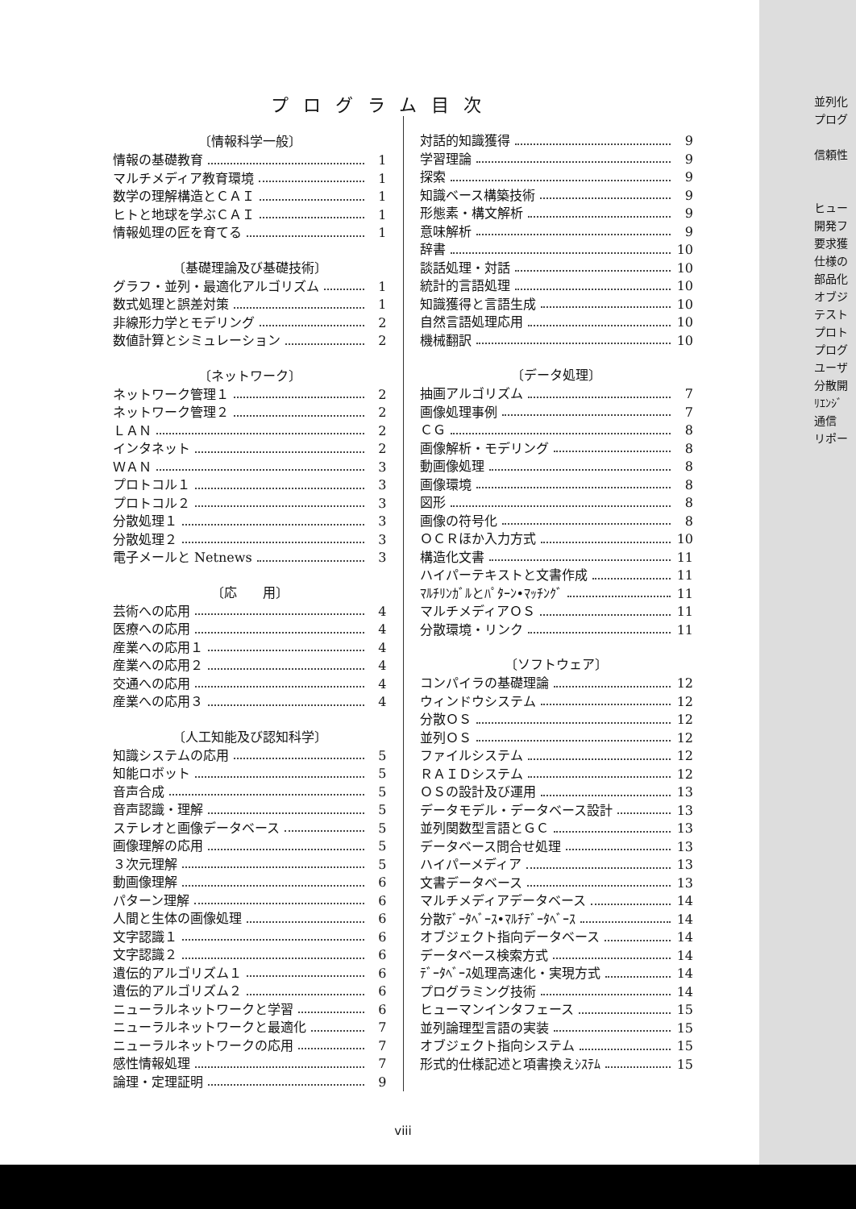プログラム目次
〔情報科学一般〕
情報の基礎教育 1
マルチメディア教育環境 1
数学の理解構造とＣＡＩ 1
ヒトと地球を学ぶＣＡＩ 1
情報処理の匠を育てる 1
〔基礎理論及び基礎技術〕
グラフ・並列・最適化アルゴリズム 1
数式処理と誤差対策 1
非線形力学とモデリング 2
数値計算とシミュレーション 2
〔ネットワーク〕
ネットワーク管理１ 2
ネットワーク管理２ 2
ＬＡＮ 2
インタネット 2
ＷＡＮ 3
プロトコル１ 3
プロトコル２ 3
分散処理１ 3
分散処理２ 3
電子メールと Netnews 3
〔応　　用〕
芸術への応用 4
医療への応用 4
産業への応用１ 4
産業への応用２ 4
交通への応用 4
産業への応用３ 4
〔人工知能及び認知科学〕
知識システムの応用 5
知能ロボット 5
音声合成 5
音声認識・理解 5
ステレオと画像データベース 5
画像理解の応用 5
３次元理解 5
動画像理解 6
パターン理解 6
人間と生体の画像処理 6
文字認識１ 6
文字認識２ 6
遺伝的アルゴリズム１ 6
遺伝的アルゴリズム２ 6
ニューラルネットワークと学習 6
ニューラルネットワークと最適化 7
ニューラルネットワークの応用 7
感性情報処理 7
論理・定理証明 9
対話的知識獲得 9
学習理論 9
探索 9
知識ベース構築技術 9
形態素・構文解析 9
意味解析 9
辞書 10
談話処理・対話 10
統計的言語処理 10
知識獲得と言語生成 10
自然言語処理応用 10
機械翻訳 10
〔データ処理〕
抽画アルゴリズム 7
画像処理事例 7
ＣＧ 8
画像解析・モデリング 8
動画像処理 8
画像環境 8
図形 8
画像の符号化 8
ＯＣＲほか入力方式 10
構造化文書 11
ハイパーテキストと文書作成 11
ﾏﾙﾁﾘﾝｶﾞﾙとﾊﾟﾀｰﾝ•ﾏｯﾁﾝｸﾞ 11
マルチメディアＯＳ 11
分散環境・リンク 11
〔ソフトウェア〕
コンパイラの基礎理論 12
ウィンドウシステム 12
分散ＯＳ 12
並列ＯＳ 12
ファイルシステム 12
ＲＡＩＤシステム 12
ＯＳの設計及び運用 13
データモデル・データベース設計 13
並列関数型言語とＧＣ 13
データベース問合せ処理 13
ハイパーメディア 13
文書データベース 13
マルチメディアデータベース 14
分散ﾃﾞｰﾀﾍﾞｰｽ•ﾏﾙﾁﾃﾞｰﾀﾍﾞｰｽ 14
オブジェクト指向データベース 14
データベース検索方式 14
ﾃﾞｰﾀﾍﾞｰｽ処理高速化・実現方式 14
プログラミング技術 14
ヒューマンインタフェース 15
並列論理型言語の実装 15
オブジェクト指向システム 15
形式的仕様記述と項書換えｼｽﾃﾑ 15
viii
並列化
プログ
信頼性
ヒュー
開発フ
要求獲
仕様の
部品化
オブジ
テスト
プロト
プログ
ユーザ
分散開
ﾘｴﾝｼﾞ
通信
リポー